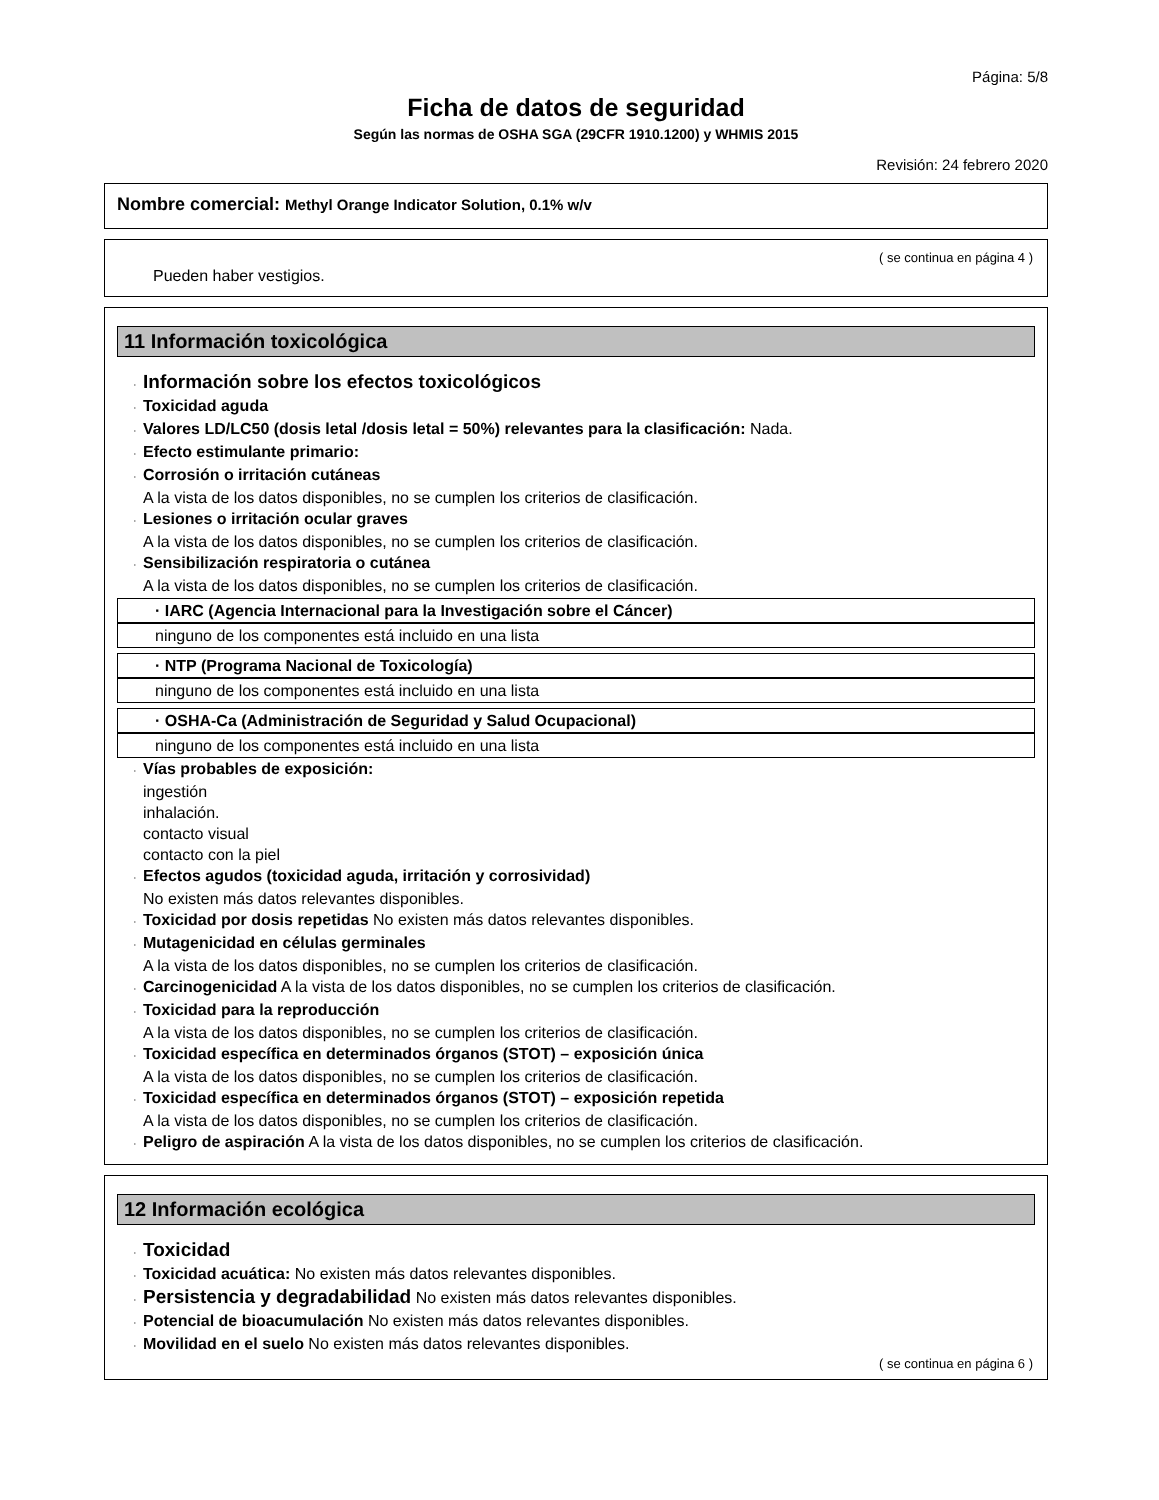Página: 5/8
Ficha de datos de seguridad
Según las normas de OSHA SGA (29CFR 1910.1200) y WHMIS 2015
Revisión: 24 febrero 2020
Nombre comercial: Methyl Orange Indicator Solution, 0.1% w/v
( se continua en página 4 )
Pueden haber vestigios.
11 Información toxicológica
· Información sobre los efectos toxicológicos
· Toxicidad aguda
· Valores LD/LC50 (dosis letal /dosis letal = 50%) relevantes para la clasificación: Nada.
· Efecto estimulante primario:
· Corrosión o irritación cutáneas
A la vista de los datos disponibles, no se cumplen los criterios de clasificación.
· Lesiones o irritación ocular graves
A la vista de los datos disponibles, no se cumplen los criterios de clasificación.
· Sensibilización respiratoria o cutánea
A la vista de los datos disponibles, no se cumplen los criterios de clasificación.
· IARC (Agencia Internacional para la Investigación sobre el Cáncer)
ninguno de los componentes está incluido en una lista
· NTP (Programa Nacional de Toxicología)
ninguno de los componentes está incluido en una lista
· OSHA-Ca (Administración de Seguridad y Salud Ocupacional)
ninguno de los componentes está incluido en una lista
· Vías probables de exposición:
ingestión
inhalación.
contacto visual
contacto con la piel
· Efectos agudos (toxicidad aguda, irritación y corrosividad)
No existen más datos relevantes disponibles.
· Toxicidad por dosis repetidas No existen más datos relevantes disponibles.
· Mutagenicidad en células germinales
A la vista de los datos disponibles, no se cumplen los criterios de clasificación.
· Carcinogenicidad A la vista de los datos disponibles, no se cumplen los criterios de clasificación.
· Toxicidad para la reproducción
A la vista de los datos disponibles, no se cumplen los criterios de clasificación.
· Toxicidad específica en determinados órganos (STOT) – exposición única
A la vista de los datos disponibles, no se cumplen los criterios de clasificación.
· Toxicidad específica en determinados órganos (STOT) – exposición repetida
A la vista de los datos disponibles, no se cumplen los criterios de clasificación.
· Peligro de aspiración A la vista de los datos disponibles, no se cumplen los criterios de clasificación.
12 Información ecológica
· Toxicidad
· Toxicidad acuática: No existen más datos relevantes disponibles.
· Persistencia y degradabilidad No existen más datos relevantes disponibles.
· Potencial de bioacumulación No existen más datos relevantes disponibles.
· Movilidad en el suelo No existen más datos relevantes disponibles.
( se continua en página 6 )